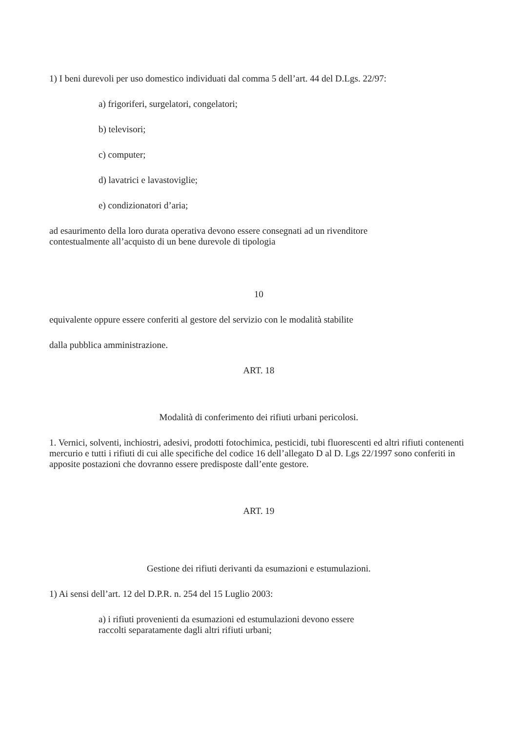1) I beni durevoli per uso domestico individuati dal comma 5 dell’art. 44 del D.Lgs. 22/97:
a) frigoriferi, surgelatori, congelatori;
b) televisori;
c) computer;
d) lavatrici e lavastoviglie;
e) condizionatori d’aria;
ad esaurimento della loro durata operativa devono essere consegnati ad un rivenditore
contestualmente all’acquisto di un bene durevole di tipologia
10
equivalente oppure essere conferiti al gestore del servizio con le modalità stabilite
dalla pubblica amministrazione.
ART. 18
Modalità di conferimento dei rifiuti urbani pericolosi.
1. Vernici, solventi, inchiostri, adesivi, prodotti fotochimica, pesticidi, tubi fluorescenti ed altri rifiuti contenenti mercurio e tutti i rifiuti di cui alle specifiche del codice 16 dell’allegato D al D. Lgs 22/1997 sono conferiti in apposite postazioni che dovranno essere predisposte dall’ente gestore.
ART. 19
Gestione dei rifiuti derivanti da esumazioni e estumulazioni.
1) Ai sensi dell’art. 12 del D.P.R. n. 254 del 15 Luglio 2003:
a) i rifiuti provenienti da esumazioni ed estumulazioni devono essere
raccolti separatamente dagli altri rifiuti urbani;